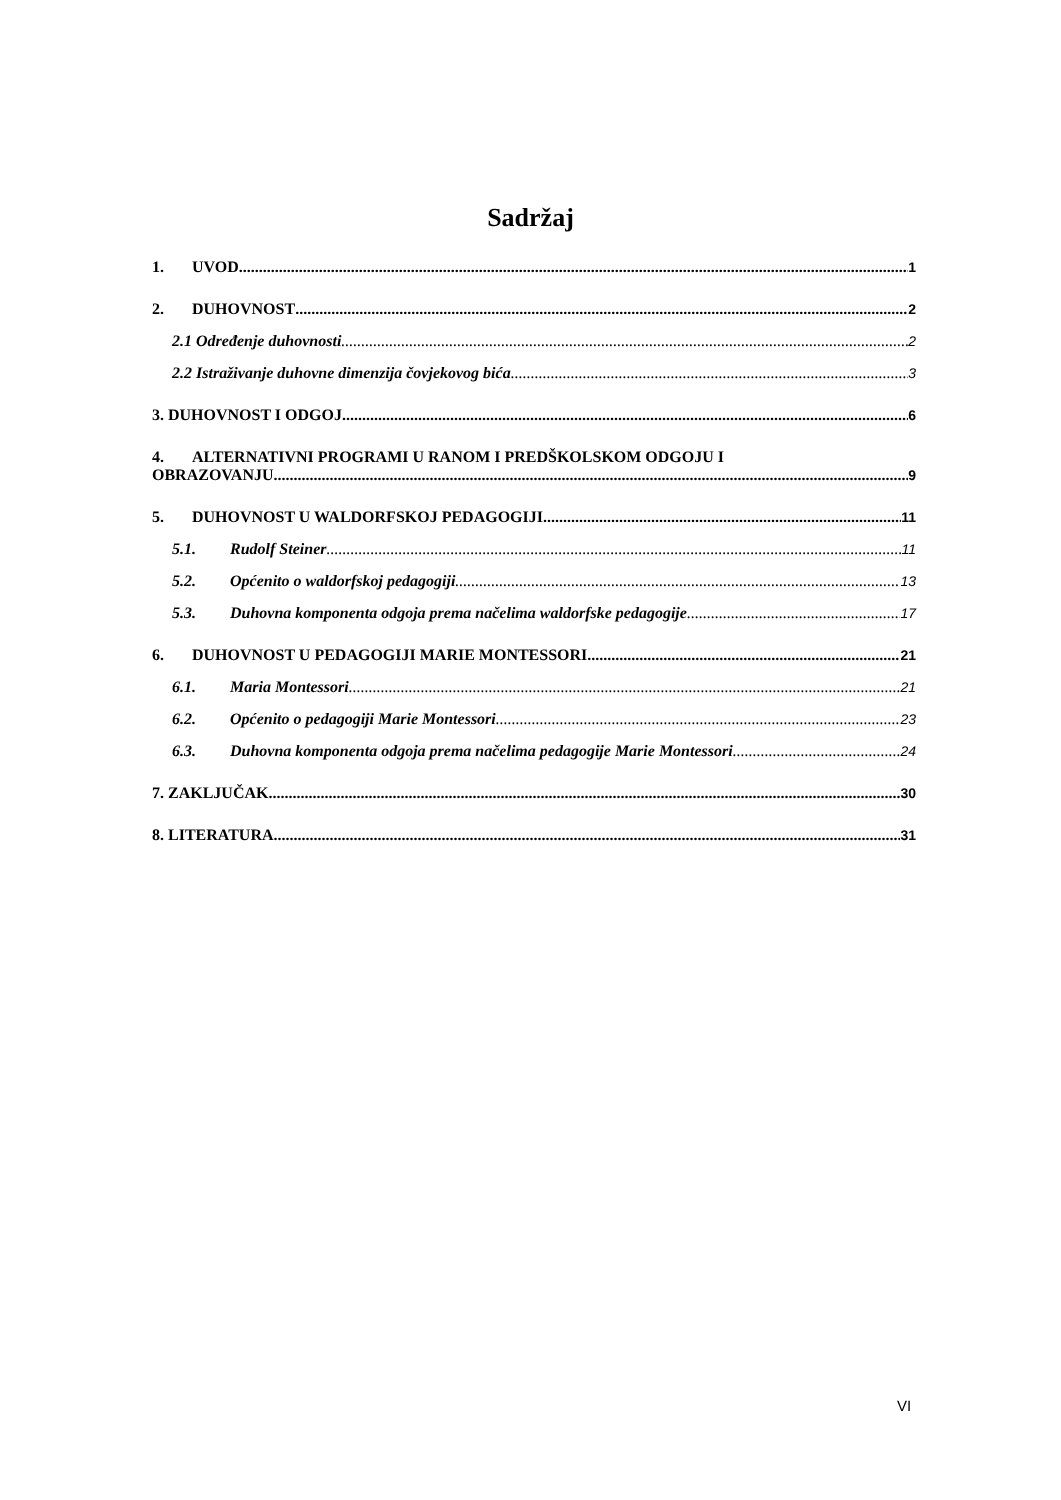Sadržaj
1. UVOD 1
2. DUHOVNOST 2
2.1 Određenje duhovnosti 2
2.2 Istraživanje duhovne dimenzija čovjekovog bića 3
3. DUHOVNOST I ODGOJ 6
4. ALTERNATIVNI PROGRAMI U RANOM I PREDŠKOLSKOM ODGOJU I
OBRAZOVANJU 9
5. DUHOVNOST U WALDORFSKOJ PEDAGOGIJI 11
5.1. Rudolf Steiner 11
5.2. Općenito o waldorfskoj pedagogiji 13
5.3. Duhovna komponenta odgoja prema načelima waldorfske pedagogije 17
6. DUHOVNOST U PEDAGOGIJI MARIE MONTESSORI 21
6.1. Maria Montessori 21
6.2. Općenito o pedagogiji Marie Montessori 23
6.3. Duhovna komponenta odgoja prema načelima pedagogije Marie Montessori 24
7. ZAKLJUČAK 30
8. LITERATURA 31
VI